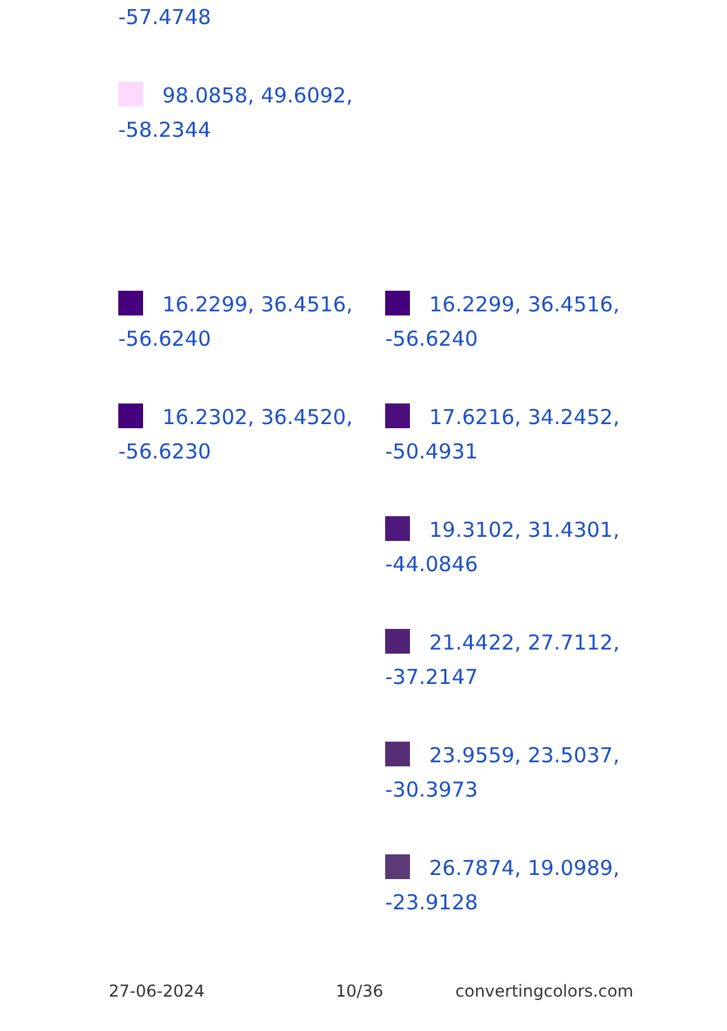-57.4748
98.0858, 49.6092, -58.2344
16.2299, 36.4516, -56.6240
16.2299, 36.4516, -56.6240
16.2302, 36.4520, -56.6230
17.6216, 34.2452, -50.4931
19.3102, 31.4301, -44.0846
21.4422, 27.7112, -37.2147
23.9559, 23.5037, -30.3973
26.7874, 19.0989, -23.9128
27-06-2024 10/36 convertingcolors.com